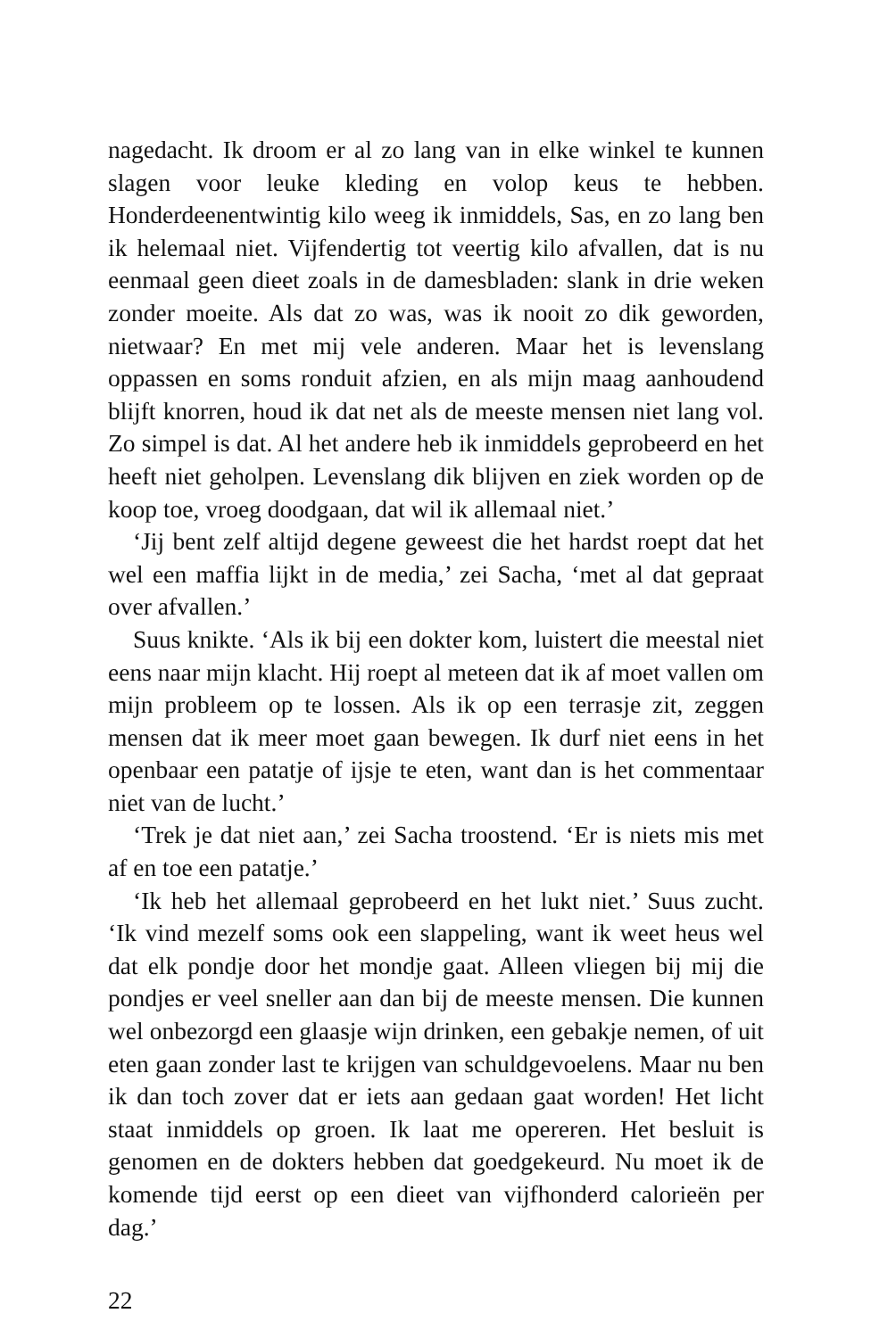nagedacht. Ik droom er al zo lang van in elke winkel te kunnen slagen voor leuke kleding en volop keus te hebben. Honderdeenentwintig kilo weeg ik inmiddels, Sas, en zo lang ben ik helemaal niet. Vijfendertig tot veertig kilo afvallen, dat is nu eenmaal geen dieet zoals in de damesbladen: slank in drie weken zonder moeite. Als dat zo was, was ik nooit zo dik geworden, nietwaar? En met mij vele anderen. Maar het is levenslang oppassen en soms ronduit afzien, en als mijn maag aanhoudend blijft knorren, houd ik dat net als de meeste mensen niet lang vol. Zo simpel is dat. Al het andere heb ik inmiddels geprobeerd en het heeft niet geholpen. Levenslang dik blijven en ziek worden op de koop toe, vroeg doodgaan, dat wil ik allemaal niet.’
‘Jij bent zelf altijd degene geweest die het hardst roept dat het wel een maffia lijkt in de media,’ zei Sacha, ‘met al dat gepraat over afvallen.’
Suus knikte. ‘Als ik bij een dokter kom, luistert die meestal niet eens naar mijn klacht. Hij roept al meteen dat ik af moet vallen om mijn probleem op te lossen. Als ik op een terrasje zit, zeggen mensen dat ik meer moet gaan bewegen. Ik durf niet eens in het openbaar een patatje of ijsje te eten, want dan is het commentaar niet van de lucht.’
‘Trek je dat niet aan,’ zei Sacha troostend. ‘Er is niets mis met af en toe een patatje.’
‘Ik heb het allemaal geprobeerd en het lukt niet.’ Suus zucht. ‘Ik vind mezelf soms ook een slappeling, want ik weet heus wel dat elk pondje door het mondje gaat. Alleen vliegen bij mij die pondjes er veel sneller aan dan bij de meeste mensen. Die kunnen wel onbezorgd een glaasje wijn drinken, een gebakje nemen, of uit eten gaan zonder last te krijgen van schuldgevoelens. Maar nu ben ik dan toch zover dat er iets aan gedaan gaat worden! Het licht staat inmiddels op groen. Ik laat me opereren. Het besluit is genomen en de dokters hebben dat goedgekeurd. Nu moet ik de komende tijd eerst op een dieet van vijfhonderd calorieën per dag.’
22